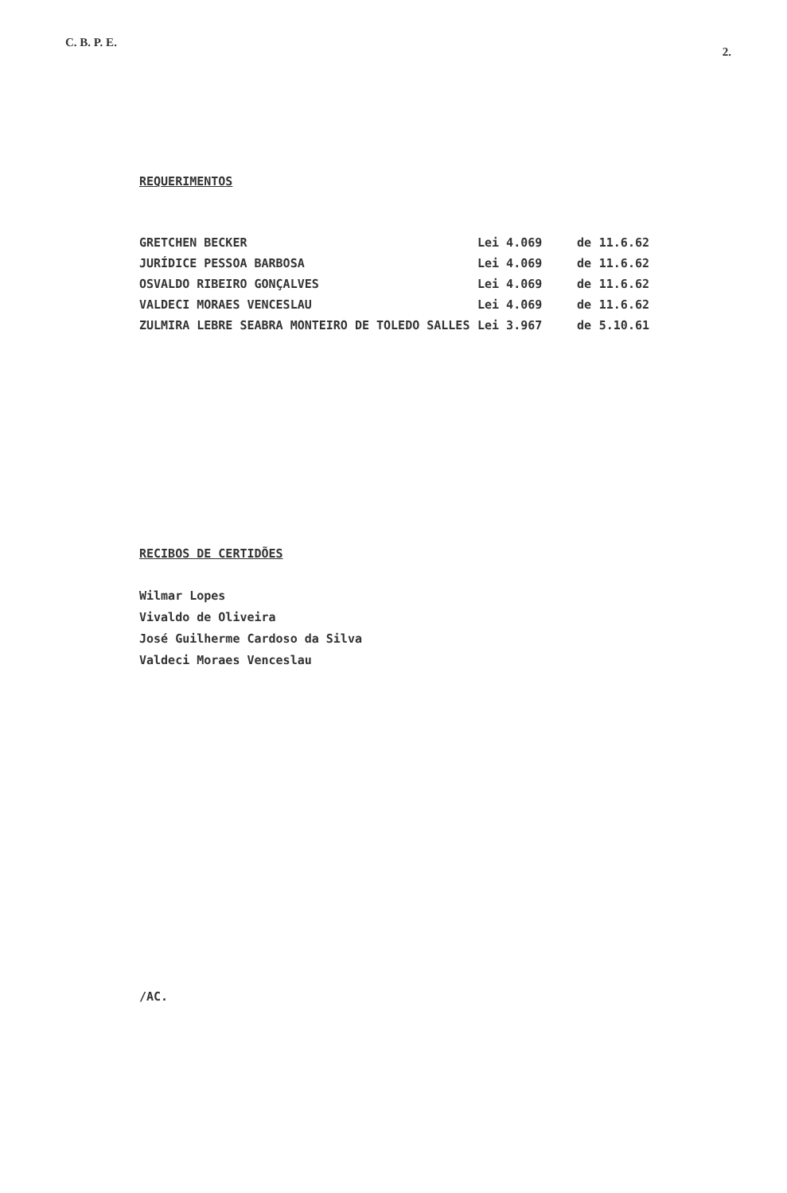C. B. P. E.
2.
REQUERIMENTOS
| GRETCHEN BECKER | Lei 4.069 | de | 11.6.62 |
| JURÍDICE PESSOA BARBOSA | Lei 4.069 | de | 11.6.62 |
| OSVALDO RIBEIRO GONÇALVES | Lei 4.069 | de | 11.6.62 |
| VALDECI MORAES VENCESLAU | Lei 4.069 | de | 11.6.62 |
| ZULMIRA LEBRE SEABRA MONTEIRO DE TOLEDO SALLES | Lei 3.967 | de | 5.10.61 |
RECIBOS DE CERTIDÕES
Wilmar Lopes
Vivaldo de Oliveira
José Guilherme Cardoso da Silva
Valdeci Moraes Venceslau
/AC.